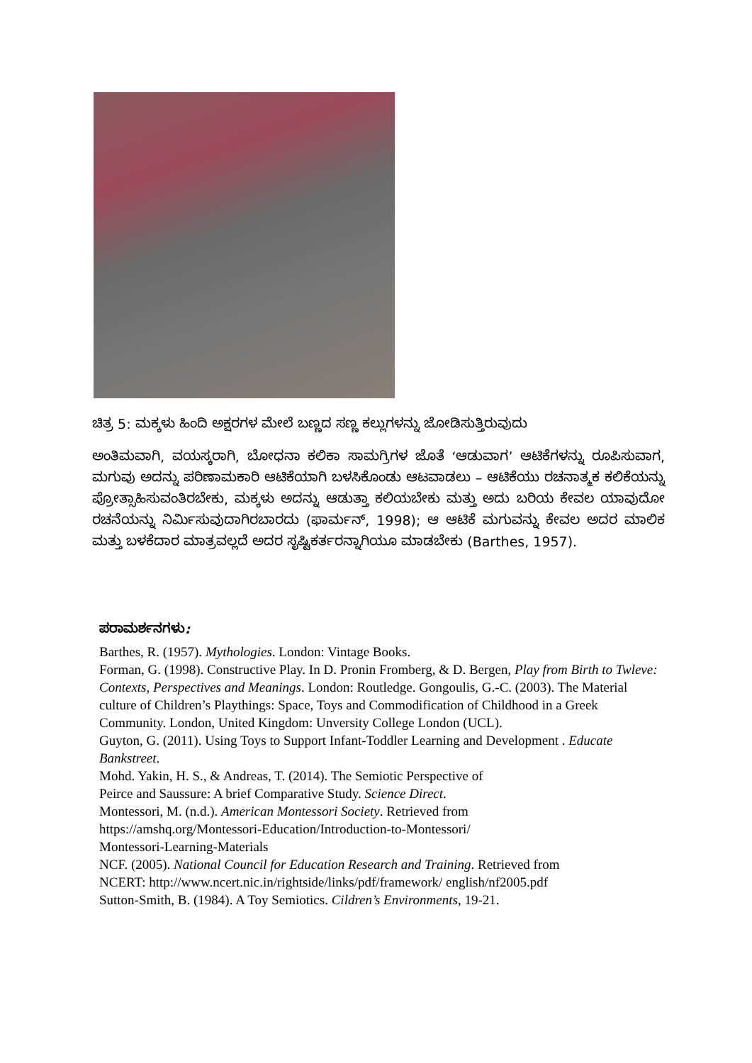ಚಿತ್ರ 5: ಮಕ್ಕಳು ಹಿಂದಿ ಅಕ್ಷರಗಳ ಮೇಲೆ ಬಣ್ಣದ ಸಣ್ಣ ಕಲ್ಲುಗಳನ್ನು ಜೋಡಿಸುತ್ತಿರುವುದು
ಅಂತಿಮವಾಗಿ, ವಯಸ್ಕರಾಗಿ, ಬೋಧನಾ ಕಲಿಕಾ ಸಾಮಗ್ರಿಗಳ ಜೊತೆ ‘ಆಡುವಾಗ’ ಆಟಿಕೆಗಳನ್ನು ರೂಪಿಸುವಾಗ, ಮಗುವು ಅದನ್ನು ಪರಿಣಾಮಕಾರಿ ಆಟಿಕೆಯಾಗಿ ಬಳಸಿಕೊಂಡು ಆಟವಾಡಲು – ಆಟಿಕೆಯು ರಚನಾತ್ಮಕ ಕಲಿಕೆಯನ್ನು ಪ್ರೋತ್ಸಾಹಿಸುವಂತಿರಬೇಕು, ಮಕ್ಕಳು ಅದನ್ನು ಆಡುತ್ತಾ ಕಲಿಯಬೇಕು ಮತ್ತು ಅದು ಬರಿಯ ಕೇವಲ ಯಾವುದೋ ರಚನೆಯನ್ನು ನಿರ್ಮಿಸುವುದಾಗಿರಬಾರದು (ಫಾರ್ಮನ್, 1998); ಆ ಆಟಿಕೆ ಮಗುವನ್ನು ಕೇವಲ ಅದರ ಮಾಲಿಕ ಮತ್ತು ಬಳಕೆದಾರ ಮಾತ್ರವಲ್ಲದೆ ಅದರ ಸೃಷ್ಟಿಕರ್ತರನ್ನಾಗಿಯೂ ಮಾಡಬೇಕು (Barthes, 1957).
ಪರಾಮರ್ಶನಗಳು:
Barthes, R. (1957). Mythologies. London: Vintage Books.
Forman, G. (1998). Constructive Play. In D. Pronin Fromberg, & D. Bergen, Play from Birth to Twleve: Contexts, Perspectives and Meanings. London: Routledge. Gongoulis, G.-C. (2003). The Material culture of Children’s Playthings: Space, Toys and Commodification of Childhood in a Greek Community. London, United Kingdom: Unversity College London (UCL).
Guyton, G. (2011). Using Toys to Support Infant-Toddler Learning and Development . Educate Bankstreet.
Mohd. Yakin, H. S., & Andreas, T. (2014). The Semiotic Perspective of
Peirce and Saussure: A brief Comparative Study. Science Direct.
Montessori, M. (n.d.). American Montessori Society. Retrieved from
https://amshq.org/Montessori-Education/Introduction-to-Montessori/
Montessori-Learning-Materials
NCF. (2005). National Council for Education Research and Training. Retrieved from
NCERT: http://www.ncert.nic.in/rightside/links/pdf/framework/ english/nf2005.pdf
Sutton-Smith, B. (1984). A Toy Semiotics. Cildren’s Environments, 19-21.